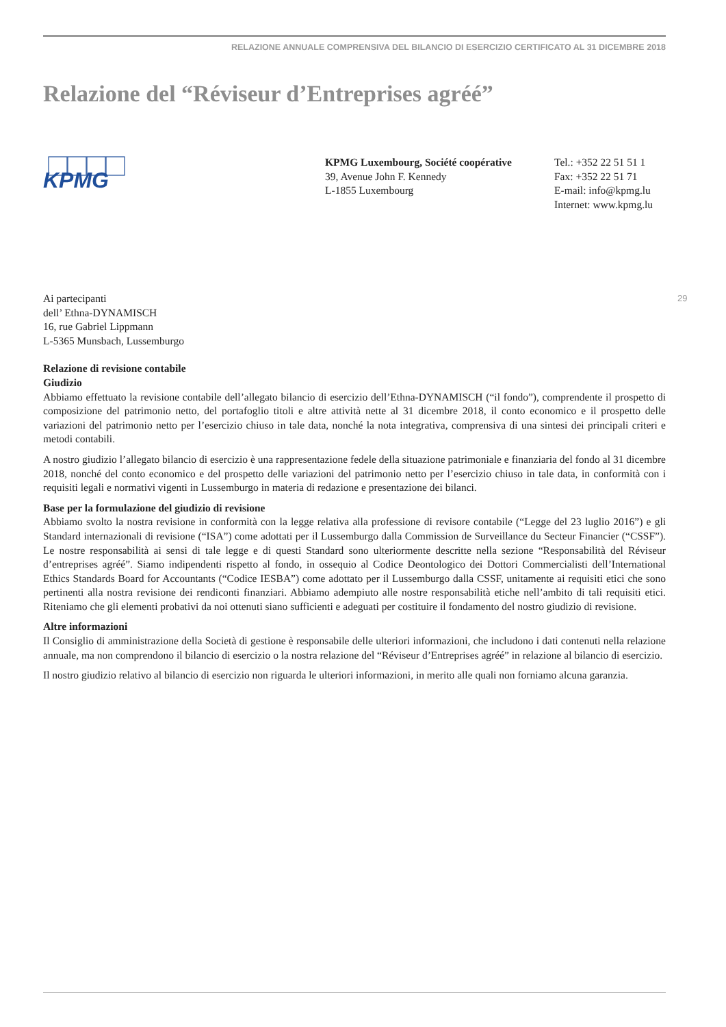RELAZIONE ANNUALE COMPRENSIVA DEL BILANCIO DI ESERCIZIO CERTIFICATO AL 31 DICEMBRE 2018
Relazione del “Réviseur d’Entreprises agréé”
KPMG
KPMG Luxembourg, Société coopérative
39, Avenue John F. Kennedy
L-1855 Luxembourg
Tel.: +352 22 51 51 1
Fax: +352 22 51 71
E-mail: info@kpmg.lu
Internet: www.kpmg.lu
29
Ai partecipanti
dell’ Ethna-DYNAMISCH
16, rue Gabriel Lippmann
L-5365 Munsbach, Lussemburgo
Relazione di revisione contabile
Giudizio
Abbiamo effettuato la revisione contabile dell’allegato bilancio di esercizio dell’Ethna-DYNAMISCH (“il fondo”), comprendente il prospetto di composizione del patrimonio netto, del portafoglio titoli e altre attività nette al 31 dicembre 2018, il conto economico e il prospetto delle variazioni del patrimonio netto per l’esercizio chiuso in tale data, nonché la nota integrativa, comprensiva di una sintesi dei principali criteri e metodi contabili.
A nostro giudizio l’allegato bilancio di esercizio è una rappresentazione fedele della situazione patrimoniale e finanziaria del fondo al 31 dicembre 2018, nonché del conto economico e del prospetto delle variazioni del patrimonio netto per l’esercizio chiuso in tale data, in conformità con i requisiti legali e normativi vigenti in Lussemburgo in materia di redazione e presentazione dei bilanci.
Base per la formulazione del giudizio di revisione
Abbiamo svolto la nostra revisione in conformità con la legge relativa alla professione di revisore contabile (“Legge del 23 luglio 2016”) e gli Standard internazionali di revisione (“ISA”) come adottati per il Lussemburgo dalla Commission de Surveillance du Secteur Financier (“CSSF”). Le nostre responsabilità ai sensi di tale legge e di questi Standard sono ulteriormente descritte nella sezione “Responsabilità del Réviseur d’entreprises agréé”. Siamo indipendenti rispetto al fondo, in ossequio al Codice Deontologico dei Dottori Commercialisti dell’International Ethics Standards Board for Accountants (“Codice IESBA”) come adottato per il Lussemburgo dalla CSSF, unitamente ai requisiti etici che sono pertinenti alla nostra revisione dei rendiconti finanziari. Abbiamo adempiuto alle nostre responsabilità etiche nell’ambito di tali requisiti etici. Riteniamo che gli elementi probativi da noi ottenuti siano sufficienti e adeguati per costituire il fondamento del nostro giudizio di revisione.
Altre informazioni
Il Consiglio di amministrazione della Società di gestione è responsabile delle ulteriori informazioni, che includono i dati contenuti nella relazione annuale, ma non comprendono il bilancio di esercizio o la nostra relazione del “Réviseur d’Entreprises agréé” in relazione al bilancio di esercizio.
Il nostro giudizio relativo al bilancio di esercizio non riguarda le ulteriori informazioni, in merito alle quali non forniamo alcuna garanzia.